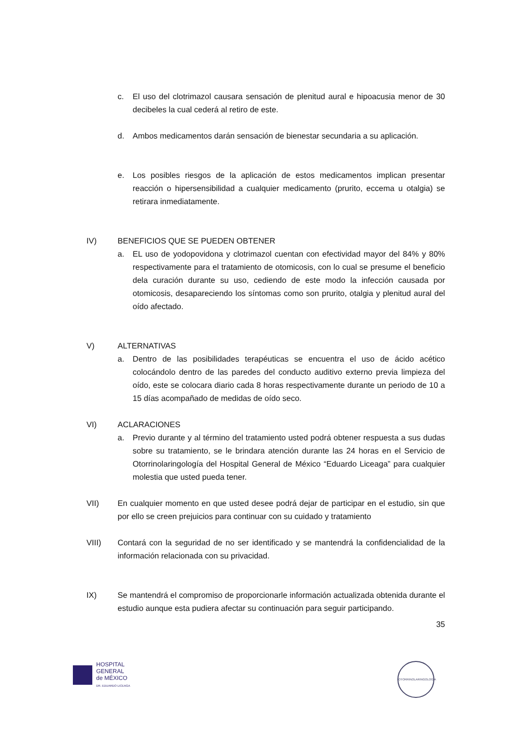c. El uso del clotrimazol causara sensación de plenitud aural e hipoacusia menor de 30 decibeles la cual cederá al retiro de este.
d. Ambos medicamentos darán sensación de bienestar secundaria a su aplicación.
e. Los posibles riesgos de la aplicación de estos medicamentos implican presentar reacción o hipersensibilidad a cualquier medicamento (prurito, eccema u otalgia) se retirara inmediatamente.
IV) BENEFICIOS QUE SE PUEDEN OBTENER
a. EL uso de yodopovidona y clotrimazol cuentan con efectividad mayor del 84% y 80% respectivamente para el tratamiento de otomicosis, con lo cual se presume el beneficio dela curación durante su uso, cediendo de este modo la infección causada por otomicosis, desapareciendo los síntomas como son prurito, otalgia y plenitud aural del oído afectado.
V) ALTERNATIVAS
a. Dentro de las posibilidades terapéuticas se encuentra el uso de ácido acético colocándolo dentro de las paredes del conducto auditivo externo previa limpieza del oído, este se colocara diario cada 8 horas respectivamente durante un periodo de 10 a 15 días acompañado de medidas de oído seco.
VI) ACLARACIONES
a. Previo durante y al término del tratamiento usted podrá obtener respuesta a sus dudas sobre su tratamiento, se le brindara atención durante las 24 horas en el Servicio de Otorrinolaringología del Hospital General de México “Eduardo Liceaga” para cualquier molestia que usted pueda tener.
VII) En cualquier momento en que usted desee podrá dejar de participar en el estudio, sin que por ello se creen prejuicios para continuar con su cuidado y tratamiento
VIII) Contará con la seguridad de no ser identificado y se mantendrá la confidencialidad de la información relacionada con su privacidad.
IX) Se mantendrá el compromiso de proporcionarle información actualizada obtenida durante el estudio aunque esta pudiera afectar su continuación para seguir participando.
35
HOSPITAL
GENERAL
de MÉXICO
DR. EDUARDO LICEAGA
OTORRINOLARINGOLOGÍA